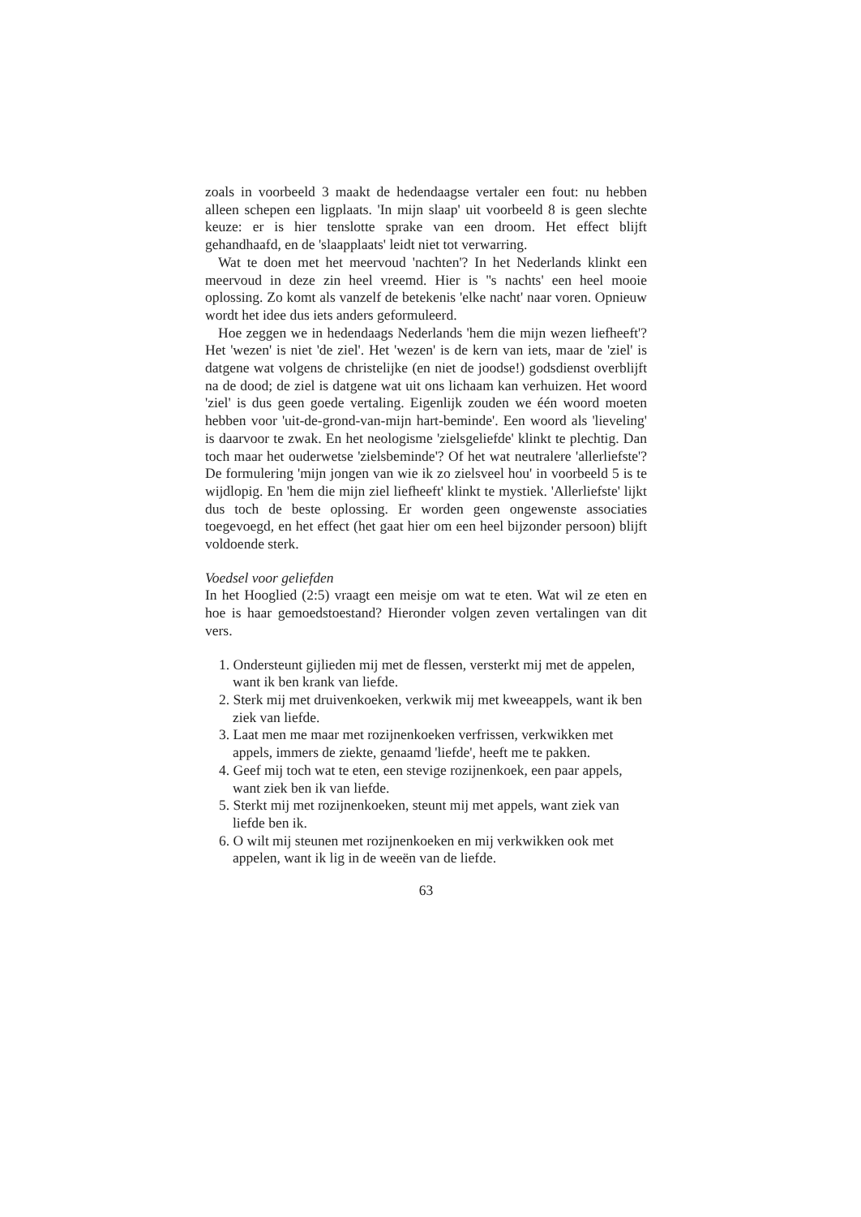zoals in voorbeeld 3 maakt de hedendaagse vertaler een fout: nu hebben alleen schepen een ligplaats. 'In mijn slaap' uit voorbeeld 8 is geen slechte keuze: er is hier tenslotte sprake van een droom. Het effect blijft gehandhaafd, en de 'slaapplaats' leidt niet tot verwarring.
Wat te doen met het meervoud 'nachten'? In het Nederlands klinkt een meervoud in deze zin heel vreemd. Hier is ''s nachts' een heel mooie oplossing. Zo komt als vanzelf de betekenis 'elke nacht' naar voren. Opnieuw wordt het idee dus iets anders geformuleerd.
Hoe zeggen we in hedendaags Nederlands 'hem die mijn wezen liefheeft'? Het 'wezen' is niet 'de ziel'. Het 'wezen' is de kern van iets, maar de 'ziel' is datgene wat volgens de christelijke (en niet de joodse!) godsdienst overblijft na de dood; de ziel is datgene wat uit ons lichaam kan verhuizen. Het woord 'ziel' is dus geen goede vertaling. Eigenlijk zouden we één woord moeten hebben voor 'uit-de-grond-van-mijn hart-beminde'. Een woord als 'lieveling' is daarvoor te zwak. En het neologisme 'zielsgeliefde' klinkt te plechtig. Dan toch maar het ouderwetse 'zielsbeminde'? Of het wat neutralere 'allerliefste'? De formulering 'mijn jongen van wie ik zo zielsveel hou' in voorbeeld 5 is te wijdlopig. En 'hem die mijn ziel liefheeft' klinkt te mystiek. 'Allerliefste' lijkt dus toch de beste oplossing. Er worden geen ongewenste associaties toegevoegd, en het effect (het gaat hier om een heel bijzonder persoon) blijft voldoende sterk.
Voedsel voor geliefden
In het Hooglied (2:5) vraagt een meisje om wat te eten. Wat wil ze eten en hoe is haar gemoedstoestand? Hieronder volgen zeven vertalingen van dit vers.
1. Ondersteunt gijlieden mij met de flessen, versterkt mij met de appelen, want ik ben krank van liefde.
2. Sterk mij met druivenkoeken, verkwik mij met kweeappels, want ik ben ziek van liefde.
3. Laat men me maar met rozijnenkoeken verfrissen, verkwikken met appels, immers de ziekte, genaamd 'liefde', heeft me te pakken.
4. Geef mij toch wat te eten, een stevige rozijnenkoek, een paar appels, want ziek ben ik van liefde.
5. Sterkt mij met rozijnenkoeken, steunt mij met appels, want ziek van liefde ben ik.
6. O wilt mij steunen met rozijnenkoeken en mij verkwikken ook met appelen, want ik lig in de weeën van de liefde.
63